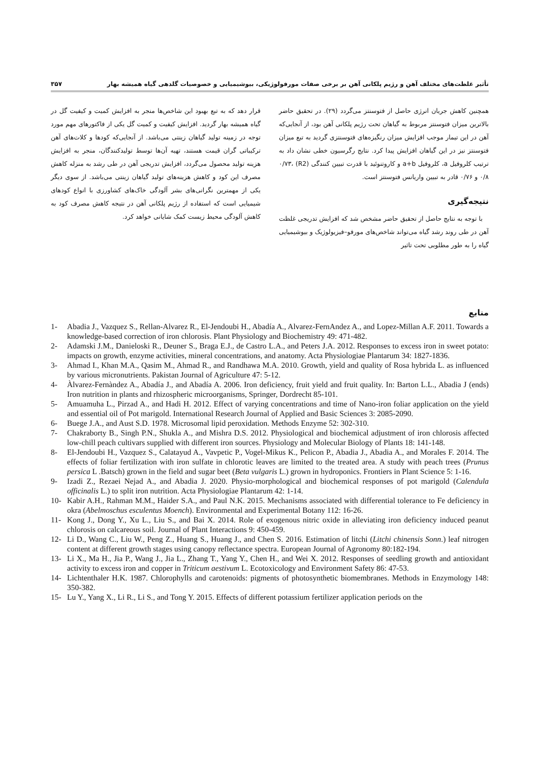تأثیر غلظت‌های مختلف آهن و رژیم پلکانی آهن بر برخی صفات مورفولوژیکی، بیوشیمیایی و خصوصیات گلدهی گیاه همیشه بهار ۳۵۷
همچنین کاهش جریان انرژی حاصل از فتوسنتز می‌گردد (۲۹). در تحقیق حاضر بالاترین میزان فتوسنتز مربوط به گیاهان تحت رژیم پلکانی آهن بود، از آنجایی‌که آهن در این تیمار موجب افزایش میزان رنگیزه‌های فتوسنتزی گردید به تبع میزان فتوسنتز نیز در این گیاهان افزایش پیدا کرد. نتایج رگرسیون خطی نشان داد به ترتیب کلروفیل a، کلروفیل a+b و کاروتنوئید با قدرت تبیین کنندگی (R2) ۰/۷۳، ۰/۸ و ۰/۷۶ قادر به تبیین واریانس فتوسنتز است.
نتیجه‌گیری
با توجه به نتایج حاصل از تحقیق حاضر مشخص شد که افزایش تدریجی غلظت آهن در طی روند رشد گیاه می‌تواند شاخص‌های مورفو–فیزیولوژیک و بیوشیمیایی گیاه را به طور مطلوبی تحت تاثیر
قرار دهد که به تبع بهبود این شاخص‌ها منجر به افزایش کمیت و کیفیت گل در گیاه همیشه بهار گردید. افزایش کیفیت و کمیت گل یکی از فاکتورهای مهم مورد توجه در زمینه تولید گیاهان زینتی می‌باشد. از آنجایی‌که کودها و کلات‌های آهن ترکیباتی گران قیمت هستند، تهیه آن‌ها توسط تولیدکنندگان، منجر به افزایش هزینه تولید محصول می‌گردد، افزایش تدریجی آهن در طی رشد به منزله کاهش مصرف این کود و کاهش هزینه‌های تولید گیاهان زینتی می‌باشد. از سوی دیگر یکی از مهمترین نگرانی‌های بشر آلودگی خاک‌های کشاورزی با انواع کودهای شیمیایی است که استفاده از رژیم پلکانی آهن در نتیجه کاهش مصرف کود به کاهش آلودگی محیط زیست کمک شایانی خواهد کرد.
منابع
1- Abadia J., Vazquez S., Rellan-Alvarez R., El-Jendoubi H., Abadía A., Alvarez-FernAndez A., and Lopez-Millan A.F. 2011. Towards a knowledge-based correction of iron chlorosis. Plant Physiology and Biochemistry 49: 471-482.
2- Adamski J.M., Danieloski R., Deuner S., Braga E.J., de Castro L.A., and Peters J.A. 2012. Responses to excess iron in sweet potato: impacts on growth, enzyme activities, mineral concentrations, and anatomy. Acta Physiologiae Plantarum 34: 1827-1836.
3- Ahmad I., Khan M.A., Qasim M., Ahmad R., and Randhawa M.A. 2010. Growth, yield and quality of Rosa hybrida L. as influenced by various micronutrients. Pakistan Journal of Agriculture 47: 5-12.
4- Àlvarez-Fernàndez A., Abadía J., and Abadía A. 2006. Iron deficiency, fruit yield and fruit quality. In: Barton L.L., Abadia J (ends) Iron nutrition in plants and rhizospheric microorganisms, Springer, Dordrecht 85-101.
5- Amuamuha L., Pirzad A., and Hadi H. 2012. Effect of varying concentrations and time of Nano-iron foliar application on the yield and essential oil of Pot marigold. International Research Journal of Applied and Basic Sciences 3: 2085-2090.
6- Buege J.A., and Aust S.D. 1978. Microsomal lipid peroxidation. Methods Enzyme 52: 302-310.
7- Chakraborty B., Singh P.N., Shukla A., and Mishra D.S. 2012. Physiological and biochemical adjustment of iron chlorosis affected low-chill peach cultivars supplied with different iron sources. Physiology and Molecular Biology of Plants 18: 141-148.
8- El-Jendoubi H., Vazquez S., Calatayud A., Vavpetic P., Vogel-Mikus K., Pelicon P., Abadia J., Abadia A., and Morales F. 2014. The effects of foliar fertilization with iron sulfate in chlorotic leaves are limited to the treated area. A study with peach trees (Prunus persica L .Batsch) grown in the field and sugar beet (Beta vulgaris L.) grown in hydroponics. Frontiers in Plant Science 5: 1-16.
9- Izadi Z., Rezaei Nejad A., and Abadia J. 2020. Physio-morphological and biochemical responses of pot marigold (Calendula officinalis L.) to split iron nutrition. Acta Physiologiae Plantarum 42: 1-14.
10- Kabir A.H., Rahman M.M., Haider S.A., and Paul N.K. 2015. Mechanisms associated with differential tolerance to Fe deficiency in okra (Abelmoschus esculentus Moench). Environmental and Experimental Botany 112: 16-26.
11- Kong J., Dong Y., Xu L., Liu S., and Bai X. 2014. Role of exogenous nitric oxide in alleviating iron deficiency induced peanut chlorosis on calcareous soil. Journal of Plant Interactions 9: 450-459.
12- Li D., Wang C., Liu W., Peng Z., Huang S., Huang J., and Chen S. 2016. Estimation of litchi (Litchi chinensis Sonn.) leaf nitrogen content at different growth stages using canopy reflectance spectra. European Journal of Agronomy 80:182-194.
13- Li X., Ma H., Jia P., Wang J., Jia L., Zhang T., Yang Y., Chen H., and Wei X. 2012. Responses of seedling growth and antioxidant activity to excess iron and copper in Triticum aestivum L. Ecotoxicology and Environment Safety 86: 47-53.
14- Lichtenthaler H.K. 1987. Chlorophylls and carotenoids: pigments of photosynthetic biomembranes. Methods in Enzymology 148: 350-382.
15- Lu Y., Yang X., Li R., Li S., and Tong Y. 2015. Effects of different potassium fertilizer application periods on the